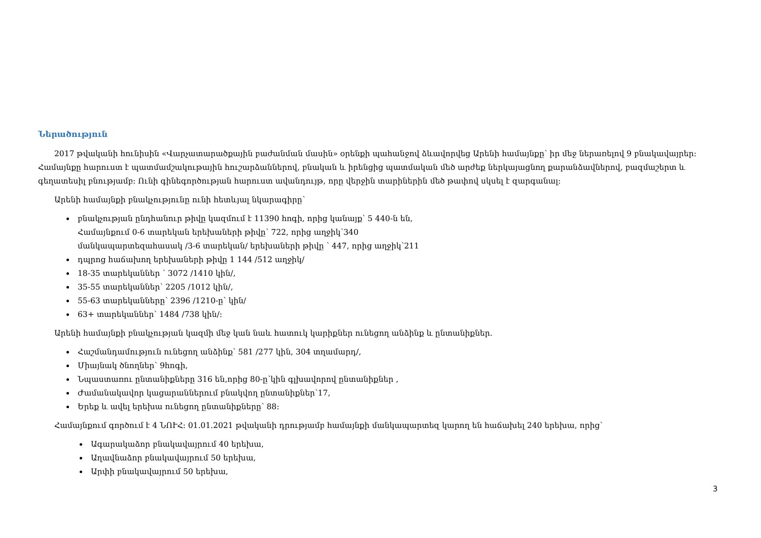Ներածություն
2017 թվականի հունիսին «Վարչատարածքային բաժանման մասին» օրենքի պահանջով ձևավորվեց Արենի համայնքը՝ իր մեջ ներառելով 9 բնակավայրեր: Համայնքը հարուստ է պատմամշակութային հուշարձաններով, բնական և իրենցից պատմական մեծ արժեք ներկայացնող քարանձավներով, բազմաշերտ և գեղատեսիլ բնությամբ: Ունի գինեգործության հարուստ ավանդույթ, որը վերջին տարիներին մեծ թափով սկսել է զարգանալ:
Արենի համայնքի բնակչությունը ունի հետևյալ նկարագիրը՝
բնակչության ընդհանուր թիվը կազմում է 11390 հոգի, որից կանայք՝ 5 440-ն են,
Համայնքում 0-6 տարեկան երեխաների թիվը՝ 722, որից աղջիկ՝340
մանկապարտեզահասակ /3-6 տարեկան/ երեխաների թիվը ՝ 447, որից աղջիկ՝211
դպրոց հաճախող երեխաների թիվը 1 144 /512 աղջիկ/
18-35 տարեկաններ ՝ 3072 /1410 կին/,
35-55 տարեկաններ՝ 2205 /1012 կին/,
55-63 տարեկանները՝ 2396 /1210-ը՝ կին/
63+ տարեկաններ՝ 1484 /738 կին/:
Արենի համայնքի բնակչության կազմի մեջ կան նաև հատուկ կարիքներ ունեցող անձինք և ընտանիքներ.
Հաշմանդամություն ունեցող անձինք՝ 581 /277 կին, 304 տղամարդ/,
Միայնակ ծնողներ՝ 9հոգի,
Նպաստառու ընտանիքները 316 են,որից 80-ը՝կին գլխավորով ընտանիքներ ,
Ժամանակավոր կացարաններում բնակվող ընտանիքներ՝17,
Երեք և ավել երեխա ունեցող ընտանիքները՝ 88:
Համայնքում գործում է 4 ՆՈՒՀ: 01.01.2021 թվականի դրությամբ համայնքի մանկապարտեզ կարող են հաճախել 240 երեխա, որից՝
Ագարակաձոր բնակավայրում 40 երեխա,
Աղավնաձոր բնակավայրում 50 երեխա,
Արփի բնակավայրում 50 երեխա,
3